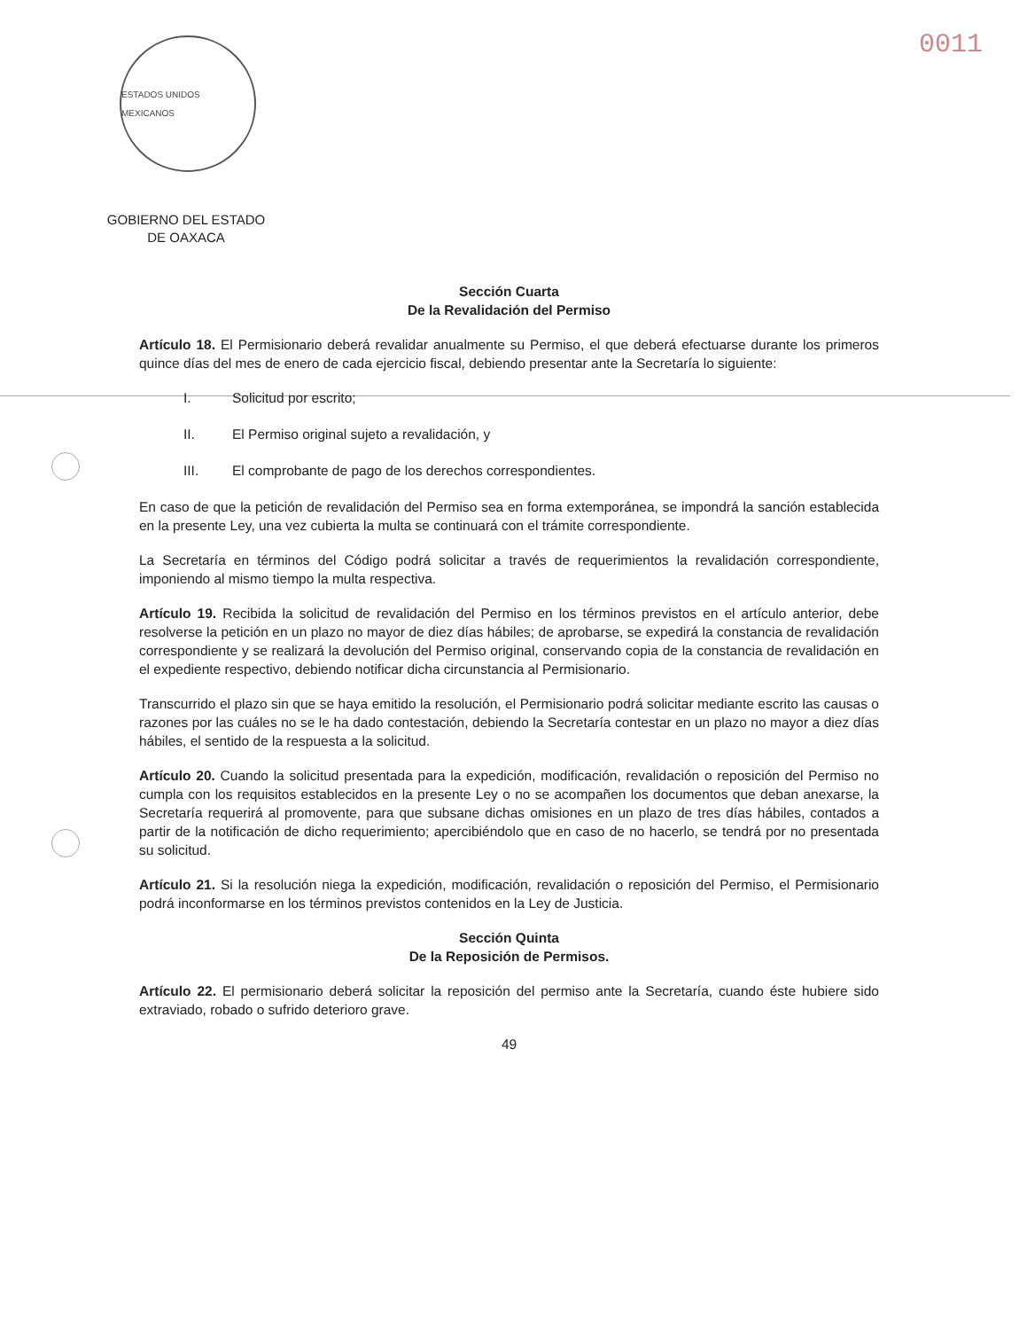ESTADOS UNIDOS MEXICANOS
0011
GOBIERNO DEL ESTADO
DE OAXACA
Sección Cuarta
De la Revalidación del Permiso
Artículo 18. El Permisionario deberá revalidar anualmente su Permiso, el que deberá efectuarse durante los primeros quince días del mes de enero de cada ejercicio fiscal, debiendo presentar ante la Secretaría lo siguiente:
I. Solicitud por escrito;
II. El Permiso original sujeto a revalidación, y
III. El comprobante de pago de los derechos correspondientes.
En caso de que la petición de revalidación del Permiso sea en forma extemporánea, se impondrá la sanción establecida en la presente Ley, una vez cubierta la multa se continuará con el trámite correspondiente.
La Secretaría en términos del Código podrá solicitar a través de requerimientos la revalidación correspondiente, imponiendo al mismo tiempo la multa respectiva.
Artículo 19. Recibida la solicitud de revalidación del Permiso en los términos previstos en el artículo anterior, debe resolverse la petición en un plazo no mayor de diez días hábiles; de aprobarse, se expedirá la constancia de revalidación correspondiente y se realizará la devolución del Permiso original, conservando copia de la constancia de revalidación en el expediente respectivo, debiendo notificar dicha circunstancia al Permisionario.
Transcurrido el plazo sin que se haya emitido la resolución, el Permisionario podrá solicitar mediante escrito las causas o razones por las cuáles no se le ha dado contestación, debiendo la Secretaría contestar en un plazo no mayor a diez días hábiles, el sentido de la respuesta a la solicitud.
Artículo 20. Cuando la solicitud presentada para la expedición, modificación, revalidación o reposición del Permiso no cumpla con los requisitos establecidos en la presente Ley o no se acompañen los documentos que deban anexarse, la Secretaría requerirá al promovente, para que subsane dichas omisiones en un plazo de tres días hábiles, contados a partir de la notificación de dicho requerimiento; apercibiéndolo que en caso de no hacerlo, se tendrá por no presentada su solicitud.
Artículo 21. Si la resolución niega la expedición, modificación, revalidación o reposición del Permiso, el Permisionario podrá inconformarse en los términos previstos contenidos en la Ley de Justicia.
Sección Quinta
De la Reposición de Permisos.
Artículo 22. El permisionario deberá solicitar la reposición del permiso ante la Secretaría, cuando éste hubiere sido extraviado, robado o sufrido deterioro grave.
49